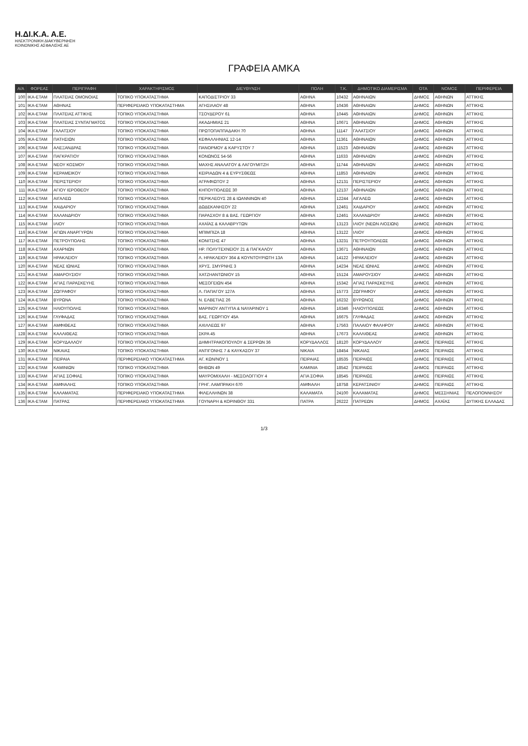Η.ΔΙ.Κ.Α. Α.Ε.
ΗΛΕΚΤΡΟΝΙΚΗ ΔΙΑΚΥΒΕΡΝΗΣΗ
ΚΟΙΝΩΝΙΚΗΣ ΑΣΦΑΛΙΣΗΣ ΑΕ
ΓΡΑΦΕΙΑ ΑΜΚΑ
| Α/Α | ΦΟΡΕΑΣ | ΠΕΡΙΓΡΑΦΗ | ΧΑΡΑΚΤΗΡΙΣΜΟΣ | ΔΙΕΥΘΥΝΣΗ | ΠΟΛΗ | Τ.Κ. | ΔΗΜΟΤΙΚΟ ΔΙΑΜΕΡΙΣΜΑ | ΟΤΑ | ΝΟΜΟΣ | ΠΕΡΙΦΕΡΕΙΑ |
| --- | --- | --- | --- | --- | --- | --- | --- | --- | --- | --- |
| 100 | ΙΚΑ-ΕΤΑΜ | ΠΛΑΤΕΙΑΣ ΟΜΟΝΟΙΑΣ | ΤΟΠΙΚΟ ΥΠΟΚΑΤΑΣΤΗΜΑ | ΚΑΠΟΔΙΣΤΡΙΟΥ 33 | ΑΘΗΝΑ | 10432 | ΑΘΗΝΑΙΩΝ | ΔΗΜΟΣ | ΑΘΗΝΩΝ | ΑΤΤΙΚΗΣ |
| 101 | ΙΚΑ-ΕΤΑΜ | ΑΘΗΝΑΣ | ΠΕΡΙΦΕΡΕΙΑΚΟ ΥΠΟΚΑΤΑΣΤΗΜΑ | ΑΓΗΣΙΛΑΟΥ 48 | ΑΘΗΝΑ | 10436 | ΑΘΗΝΑΙΩΝ | ΔΗΜΟΣ | ΑΘΗΝΩΝ | ΑΤΤΙΚΗΣ |
| 102 | ΙΚΑ-ΕΤΑΜ | ΠΛΑΤΕΙΑΣ ΑΤΤΙΚΗΣ | ΤΟΠΙΚΟ ΥΠΟΚΑΤΑΣΤΗΜΑ | ΤΣΟΥΔΕΡΟΥ 61 | ΑΘΗΝΑ | 10445 | ΑΘΗΝΑΙΩΝ | ΔΗΜΟΣ | ΑΘΗΝΩΝ | ΑΤΤΙΚΗΣ |
| 103 | ΙΚΑ-ΕΤΑΜ | ΠΛΑΤΕΙΑΣ ΣΥΝΤΑΓΜΑΤΟΣ | ΤΟΠΙΚΟ ΥΠΟΚΑΤΑΣΤΗΜΑ | ΑΚΑΔΗΜΙΑΣ 21 | ΑΘΗΝΑ | 10671 | ΑΘΗΝΑΙΩΝ | ΔΗΜΟΣ | ΑΘΗΝΩΝ | ΑΤΤΙΚΗΣ |
| 104 | ΙΚΑ-ΕΤΑΜ | ΓΑΛΑΤΣΙΟΥ | ΤΟΠΙΚΟ ΥΠΟΚΑΤΑΣΤΗΜΑ | ΠΡΩΤΟΠΑΠΠΑΔΑΚΗ 70 | ΑΘΗΝΑ | 11147 | ΓΑΛΑΤΣΙΟΥ | ΔΗΜΟΣ | ΑΘΗΝΩΝ | ΑΤΤΙΚΗΣ |
| 105 | ΙΚΑ-ΕΤΑΜ | ΠΑΤΗΣΙΩΝ | ΤΟΠΙΚΟ ΥΠΟΚΑΤΑΣΤΗΜΑ | ΚΕΦΑΛΛΗΝΙΑΣ 12-14 | ΑΘΗΝΑ | 11361 | ΑΘΗΝΑΙΩΝ | ΔΗΜΟΣ | ΑΘΗΝΩΝ | ΑΤΤΙΚΗΣ |
| 106 | ΙΚΑ-ΕΤΑΜ | ΑΛΕΞΑΝΔΡΑΣ | ΤΟΠΙΚΟ ΥΠΟΚΑΤΑΣΤΗΜΑ | ΠΑΝΟΡΜΟΥ & ΚΑΡΥΣΤΟΥ 7 | ΑΘΗΝΑ | 11523 | ΑΘΗΝΑΙΩΝ | ΔΗΜΟΣ | ΑΘΗΝΩΝ | ΑΤΤΙΚΗΣ |
| 107 | ΙΚΑ-ΕΤΑΜ | ΠΑΓΚΡΑΤΙΟΥ | ΤΟΠΙΚΟ ΥΠΟΚΑΤΑΣΤΗΜΑ | ΚΟΝΩΝΟΣ 54-56 | ΑΘΗΝΑ | 11633 | ΑΘΗΝΑΙΩΝ | ΔΗΜΟΣ | ΑΘΗΝΩΝ | ΑΤΤΙΚΗΣ |
| 108 | ΙΚΑ-ΕΤΑΜ | ΝΕΟΥ ΚΟΣΜΟΥ | ΤΟΠΙΚΟ ΥΠΟΚΑΤΑΣΤΗΜΑ | ΜΑΧΗΣ ΑΝΑΛΑΤΟΥ & ΛΑΓΟΥΜΙΤΖΗ | ΑΘΗΝΑ | 11744 | ΑΘΗΝΑΙΩΝ | ΔΗΜΟΣ | ΑΘΗΝΩΝ | ΑΤΤΙΚΗΣ |
| 109 | ΙΚΑ-ΕΤΑΜ | ΚΕΡΑΜΕΙΚΟΥ | ΤΟΠΙΚΟ ΥΠΟΚΑΤΑΣΤΗΜΑ | ΚΕΙΡΙΑΔΩΝ 4 & ΕΥΡΥΣΘΕΩΣ | ΑΘΗΝΑ | 11853 | ΑΘΗΝΑΙΩΝ | ΔΗΜΟΣ | ΑΘΗΝΩΝ | ΑΤΤΙΚΗΣ |
| 110 | ΙΚΑ-ΕΤΑΜ | ΠΕΡΙΣΤΕΡΙΟΥ | ΤΟΠΙΚΟ ΥΠΟΚΑΤΑΣΤΗΜΑ | ΑΓΡΑΦΙΩΤΟΥ 2 | ΑΘΗΝΑ | 12131 | ΠΕΡΙΣΤΕΡΙΟΥ | ΔΗΜΟΣ | ΑΘΗΝΩΝ | ΑΤΤΙΚΗΣ |
| 111 | ΙΚΑ-ΕΤΑΜ | ΑΓΙΟΥ ΙΕΡΟΘΕΟΥ | ΤΟΠΙΚΟ ΥΠΟΚΑΤΑΣΤΗΜΑ | ΚΗΠΟΥΠΟΛΕΩΣ 30 | ΑΘΗΝΑ | 12137 | ΑΘΗΝΑΙΩΝ | ΔΗΜΟΣ | ΑΘΗΝΩΝ | ΑΤΤΙΚΗΣ |
| 112 | ΙΚΑ-ΕΤΑΜ | ΑΙΓΑΛΕΩ | ΤΟΠΙΚΟ ΥΠΟΚΑΤΑΣΤΗΜΑ | ΠΕΡΙΚΛΕΟΥΣ 28 & ΙΩΑΝΝΙΝΩΝ 40 | ΑΘΗΝΑ | 12244 | ΑΙΓΑΛΕΩ | ΔΗΜΟΣ | ΑΘΗΝΩΝ | ΑΤΤΙΚΗΣ |
| 113 | ΙΚΑ-ΕΤΑΜ | ΧΑΙΔΑΡΙΟΥ | ΤΟΠΙΚΟ ΥΠΟΚΑΤΑΣΤΗΜΑ | ΔΩΔΕΚΑΝΗΣΟΥ 22 | ΑΘΗΝΑ | 12461 | ΧΑΙΔΑΡΙΟΥ | ΔΗΜΟΣ | ΑΘΗΝΩΝ | ΑΤΤΙΚΗΣ |
| 114 | ΙΚΑ-ΕΤΑΜ | ΧΑΛΑΝΔΡΙΟΥ | ΤΟΠΙΚΟ ΥΠΟΚΑΤΑΣΤΗΜΑ | ΠΑΡΑΣΧΟΥ 8 & ΒΑΣ. ΓΕΩΡΓΙΟΥ | ΑΘΗΝΑ | 12461 | ΧΑΛΑΝΔΡΙΟΥ | ΔΗΜΟΣ | ΑΘΗΝΩΝ | ΑΤΤΙΚΗΣ |
| 115 | ΙΚΑ-ΕΤΑΜ | ΙΛΙΟΥ | ΤΟΠΙΚΟ ΥΠΟΚΑΤΑΣΤΗΜΑ | ΑΧΑΪΑΣ & ΚΑΛΑΒΡΥΤΩΝ | ΑΘΗΝΑ | 13123 | ΙΛΙΟΥ (ΝΕΩΝ ΛΙΟΣΙΩΝ) | ΔΗΜΟΣ | ΑΘΗΝΩΝ | ΑΤΤΙΚΗΣ |
| 116 | ΙΚΑ-ΕΤΑΜ | ΑΓΙΩΝ ΑΝΑΡΓΥΡΩΝ | ΤΟΠΙΚΟ ΥΠΟΚΑΤΑΣΤΗΜΑ | ΜΠΙΜΠΙΖΑ 18 | ΑΘΗΝΑ | 13122 | ΙΛΙΟΥ | ΔΗΜΟΣ | ΑΘΗΝΩΝ | ΑΤΤΙΚΗΣ |
| 117 | ΙΚΑ-ΕΤΑΜ | ΠΕΤΡΟΥΠΟΛΗΣ | ΤΟΠΙΚΟ ΥΠΟΚΑΤΑΣΤΗΜΑ | ΚΟΝΙΤΣΗΣ 47 | ΑΘΗΝΑ | 13231 | ΠΕΤΡΟΥΠΟΛΕΩΣ | ΔΗΜΟΣ | ΑΘΗΝΩΝ | ΑΤΤΙΚΗΣ |
| 118 | ΙΚΑ-ΕΤΑΜ | ΑΧΑΡΝΩΝ | ΤΟΠΙΚΟ ΥΠΟΚΑΤΑΣΤΗΜΑ | ΗΡ. ΠΟΛΥΤΕΧΝΕΙΟΥ 21 & ΠΑΓΚΑΛΟΥ | ΑΘΗΝΑ | 13671 | ΑΘΗΝΑΙΩΝ | ΔΗΜΟΣ | ΑΘΗΝΩΝ | ΑΤΤΙΚΗΣ |
| 119 | ΙΚΑ-ΕΤΑΜ | ΗΡΑΚΛΕΙΟΥ | ΤΟΠΙΚΟ ΥΠΟΚΑΤΑΣΤΗΜΑ | Λ. ΗΡΑΚΛΕΙΟΥ 364 & ΚΟΥΝΤΟΥΡΙΩΤΗ 13Α | ΑΘΗΝΑ | 14122 | ΗΡΑΚΛΕΙΟΥ | ΔΗΜΟΣ | ΑΘΗΝΩΝ | ΑΤΤΙΚΗΣ |
| 120 | ΙΚΑ-ΕΤΑΜ | ΝΕΑΣ ΙΩΝΙΑΣ | ΤΟΠΙΚΟ ΥΠΟΚΑΤΑΣΤΗΜΑ | ΧΡΥΣ. ΣΜΥΡΝΗΣ 3 | ΑΘΗΝΑ | 14234 | ΝΕΑΣ ΙΩΝΙΑΣ | ΔΗΜΟΣ | ΑΘΗΝΩΝ | ΑΤΤΙΚΗΣ |
| 121 | ΙΚΑ-ΕΤΑΜ | ΑΜΑΡΟΥΣΙΟΥ | ΤΟΠΙΚΟ ΥΠΟΚΑΤΑΣΤΗΜΑ | ΧΑΤΖΗΑΝΤΩΝΙΟΥ 15 | ΑΘΗΝΑ | 15124 | ΑΜΑΡΟΥΣΙΟΥ | ΔΗΜΟΣ | ΑΘΗΝΩΝ | ΑΤΤΙΚΗΣ |
| 122 | ΙΚΑ-ΕΤΑΜ | ΑΓΙΑΣ ΠΑΡΑΣΚΕΥΗΣ | ΤΟΠΙΚΟ ΥΠΟΚΑΤΑΣΤΗΜΑ | ΜΕΣΟΓΕΙΩΝ 454 | ΑΘΗΝΑ | 15342 | ΑΓΙΑΣ ΠΑΡΑΣΚΕΥΗΣ | ΔΗΜΟΣ | ΑΘΗΝΩΝ | ΑΤΤΙΚΗΣ |
| 123 | ΙΚΑ-ΕΤΑΜ | ΖΩΓΡΑΦΟΥ | ΤΟΠΙΚΟ ΥΠΟΚΑΤΑΣΤΗΜΑ | Λ. ΠΑΠΑΓΟΥ 127Α | ΑΘΗΝΑ | 15773 | ΖΩΓΡΑΦΟΥ | ΔΗΜΟΣ | ΑΘΗΝΩΝ | ΑΤΤΙΚΗΣ |
| 124 | ΙΚΑ-ΕΤΑΜ | ΒΥΡΩΝΑ | ΤΟΠΙΚΟ ΥΠΟΚΑΤΑΣΤΗΜΑ | Ν. ΕΛΒΕΤΙΑΣ 26 | ΑΘΗΝΑ | 16232 | ΒΥΡΩΝΟΣ | ΔΗΜΟΣ | ΑΘΗΝΩΝ | ΑΤΤΙΚΗΣ |
| 125 | ΙΚΑ-ΕΤΑΜ | ΗΛΙΟΥΠΟΛΗΣ | ΤΟΠΙΚΟ ΥΠΟΚΑΤΑΣΤΗΜΑ | ΜΑΡΙΝΟΥ ΑΝΤΥΠΑ & ΝΑΥΑΡΙΝΟΥ 1 | ΑΘΗΝΑ | 16346 | ΗΛΙΟΥΠΟΛΕΩΣ | ΔΗΜΟΣ | ΑΘΗΝΩΝ | ΑΤΤΙΚΗΣ |
| 126 | ΙΚΑ-ΕΤΑΜ | ΓΛΥΦΑΔΑΣ | ΤΟΠΙΚΟ ΥΠΟΚΑΤΑΣΤΗΜΑ | ΒΑΣ. ΓΕΩΡΓΙΟΥ 45Α | ΑΘΗΝΑ | 16675 | ΓΛΥΦΑΔΑΣ | ΔΗΜΟΣ | ΑΘΗΝΩΝ | ΑΤΤΙΚΗΣ |
| 127 | ΙΚΑ-ΕΤΑΜ | ΑΜΦΙΘΕΑΣ | ΤΟΠΙΚΟ ΥΠΟΚΑΤΑΣΤΗΜΑ | ΑΧΙΛΛΕΩΣ 97 | ΑΘΗΝΑ | 17563 | ΠΑΛΑΙΟΥ ΦΑΛΗΡΟΥ | ΔΗΜΟΣ | ΑΘΗΝΩΝ | ΑΤΤΙΚΗΣ |
| 128 | ΙΚΑ-ΕΤΑΜ | ΚΑΛΛΙΘΕΑΣ | ΤΟΠΙΚΟ ΥΠΟΚΑΤΑΣΤΗΜΑ | ΣΚΡΑ 45 | ΑΘΗΝΑ | 17673 | ΚΑΛΛΙΘΕΑΣ | ΔΗΜΟΣ | ΑΘΗΝΩΝ | ΑΤΤΙΚΗΣ |
| 129 | ΙΚΑ-ΕΤΑΜ | ΚΟΡΥΔΑΛΛΟΥ | ΤΟΠΙΚΟ ΥΠΟΚΑΤΑΣΤΗΜΑ | ΔΗΜΗΤΡΑΚΟΠΟΥΛΟΥ & ΣΕΡΡΩΝ 36 | ΚΟΡΥΔΑΛΛΟΣ | 18120 | ΚΟΡΥΔΑΛΛΟΥ | ΔΗΜΟΣ | ΠΕΙΡΑΙΩΣ | ΑΤΤΙΚΗΣ |
| 130 | ΙΚΑ-ΕΤΑΜ | ΝΙΚΑΙΑΣ | ΤΟΠΙΚΟ ΥΠΟΚΑΤΑΣΤΗΜΑ | ΑΝΤΙΓΟΝΗΣ 7 & ΚΑΥΚΑΣΟΥ 37 | ΝΙΚΑΙΑ | 18454 | ΝΙΚΑΙΑΣ | ΔΗΜΟΣ | ΠΕΙΡΑΙΩΣ | ΑΤΤΙΚΗΣ |
| 131 | ΙΚΑ-ΕΤΑΜ | ΠΕΙΡΑΙΑ | ΠΕΡΙΦΕΡΕΙΑΚΟ ΥΠΟΚΑΤΑΣΤΗΜΑ | ΑΓ. ΚΩΝ/ΝΟΥ 1 | ΠΕΙΡΑΙΑΣ | 18535 | ΠΕΙΡΑΙΩΣ | ΔΗΜΟΣ | ΠΕΙΡΑΙΩΣ | ΑΤΤΙΚΗΣ |
| 132 | ΙΚΑ-ΕΤΑΜ | ΚΑΜΙΝΙΩΝ | ΤΟΠΙΚΟ ΥΠΟΚΑΤΑΣΤΗΜΑ | ΘΗΒΩΝ 49 | ΚΑΜΙΝΙΑ | 18542 | ΠΕΙΡΑΙΩΣ | ΔΗΜΟΣ | ΠΕΙΡΑΙΩΣ | ΑΤΤΙΚΗΣ |
| 133 | ΙΚΑ-ΕΤΑΜ | ΑΓΙΑΣ ΣΟΦΙΑΣ | ΤΟΠΙΚΟ ΥΠΟΚΑΤΑΣΤΗΜΑ | ΜΑΥΡΟΜΙΧΑΛΗ - ΜΕΣΟΛΟΓΓΙΟΥ 4 | ΑΓΙΑ ΣΟΦΙΑ | 18545 | ΠΕΙΡΑΙΩΣ | ΔΗΜΟΣ | ΠΕΙΡΑΙΩΣ | ΑΤΤΙΚΗΣ |
| 134 | ΙΚΑ-ΕΤΑΜ | ΑΜΦΙΑΛΗΣ | ΤΟΠΙΚΟ ΥΠΟΚΑΤΑΣΤΗΜΑ | ΓΡΗΓ. ΛΑΜΠΡΑΚΗ 670 | ΑΜΦΙΑΛΗ | 18758 | ΚΕΡΑΤΣΙΝΙΟΥ | ΔΗΜΟΣ | ΠΕΙΡΑΙΩΣ | ΑΤΤΙΚΗΣ |
| 135 | ΙΚΑ-ΕΤΑΜ | ΚΑΛΑΜΑΤΑΣ | ΠΕΡΙΦΕΡΕΙΑΚΟ ΥΠΟΚΑΤΑΣΤΗΜΑ | ΦΙΛΕΛΛΗΝΩΝ 38 | ΚΑΛΑΜΑΤΑ | 24100 | ΚΑΛΑΜΑΤΑΣ | ΔΗΜΟΣ | ΜΕΣΣΗΝΙΑΣ | ΠΕΛΟΠΟΝΝΗΣΟΥ |
| 136 | ΙΚΑ-ΕΤΑΜ | ΠΑΤΡΑΣ | ΠΕΡΙΦΕΡΕΙΑΚΟ ΥΠΟΚΑΤΑΣΤΗΜΑ | ΓΟΥΝΑΡΗ & ΚΟΡΙΝΘΟΥ 331 | ΠΑΤΡΑ | 26222 | ΠΑΤΡΕΩΝ | ΔΗΜΟΣ | ΑΧΑΪΑΣ | ΔΥΤΙΚΗΣ ΕΛΛΑΔΑΣ |
1/3